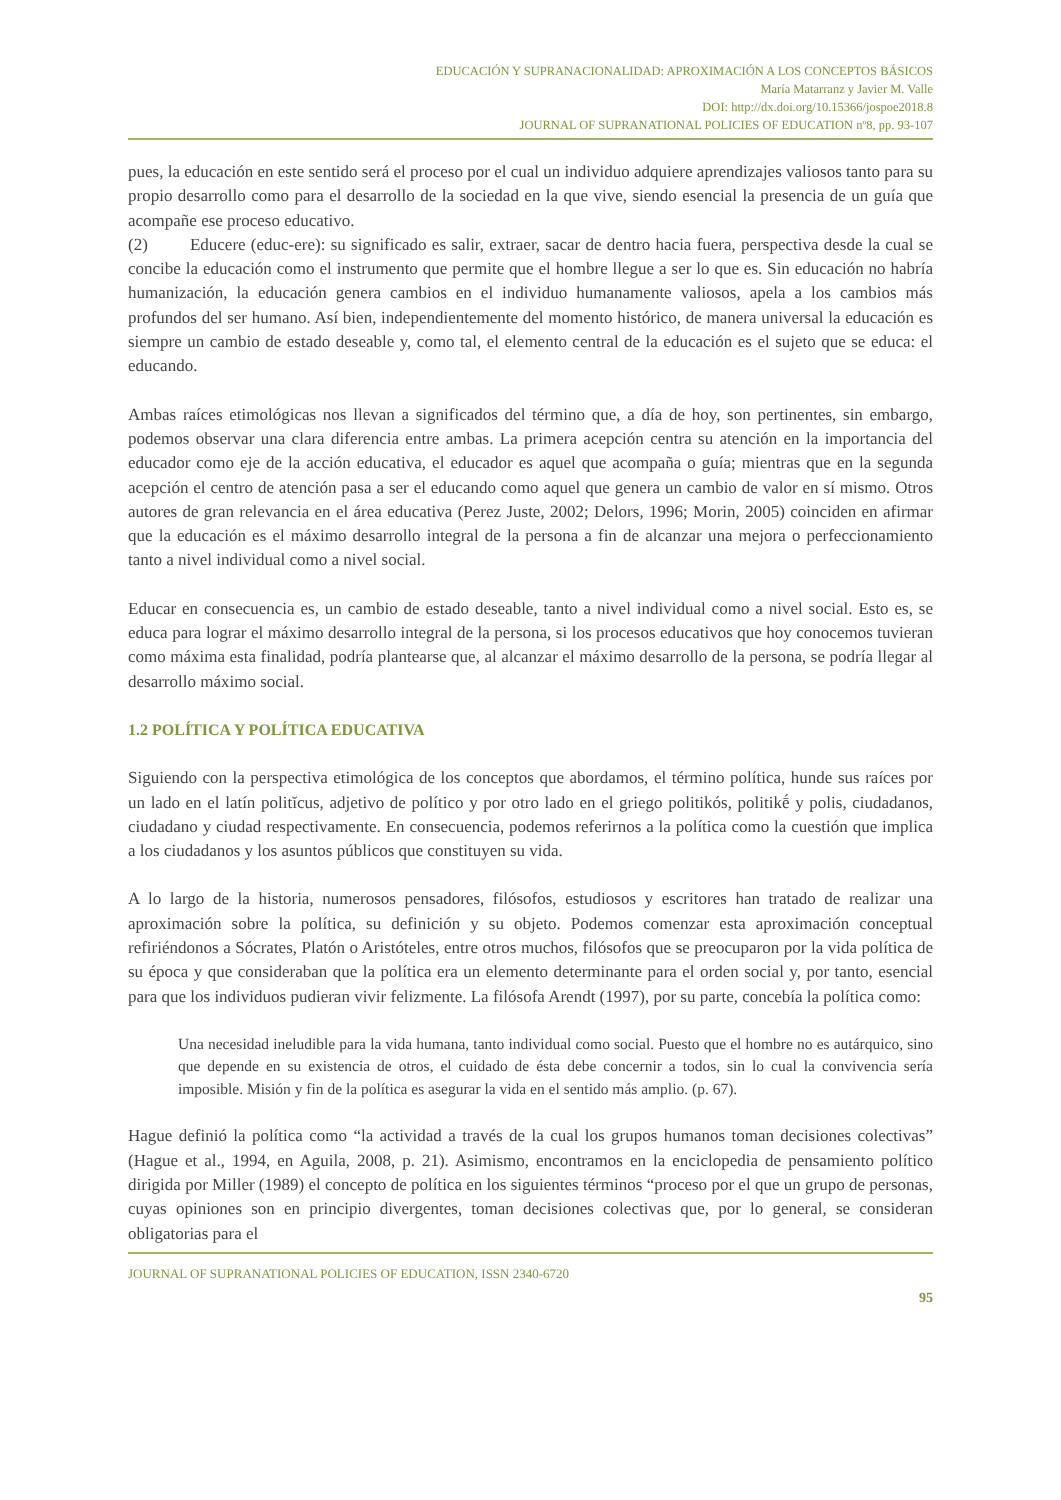EDUCACIÓN Y SUPRANACIONALIDAD: APROXIMACIÓN A LOS CONCEPTOS BÁSICOS
María Matarranz y Javier M. Valle
DOI: http://dx.doi.org/10.15366/jospoe2018.8
JOURNAL OF SUPRANATIONAL POLICIES OF EDUCATION nº8, pp. 93-107
pues, la educación en este sentido será el proceso por el cual un individuo adquiere aprendizajes valiosos tanto para su propio desarrollo como para el desarrollo de la sociedad en la que vive, siendo esencial la presencia de un guía que acompañe ese proceso educativo.
(2) Educere (educ-ere): su significado es salir, extraer, sacar de dentro hacia fuera, perspectiva desde la cual se concibe la educación como el instrumento que permite que el hombre llegue a ser lo que es. Sin educación no habría humanización, la educación genera cambios en el individuo humanamente valiosos, apela a los cambios más profundos del ser humano. Así bien, independientemente del momento histórico, de manera universal la educación es siempre un cambio de estado deseable y, como tal, el elemento central de la educación es el sujeto que se educa: el educando.
Ambas raíces etimológicas nos llevan a significados del término que, a día de hoy, son pertinentes, sin embargo, podemos observar una clara diferencia entre ambas. La primera acepción centra su atención en la importancia del educador como eje de la acción educativa, el educador es aquel que acompaña o guía; mientras que en la segunda acepción el centro de atención pasa a ser el educando como aquel que genera un cambio de valor en sí mismo. Otros autores de gran relevancia en el área educativa (Perez Juste, 2002; Delors, 1996; Morin, 2005) coinciden en afirmar que la educación es el máximo desarrollo integral de la persona a fin de alcanzar una mejora o perfeccionamiento tanto a nivel individual como a nivel social.
Educar en consecuencia es, un cambio de estado deseable, tanto a nivel individual como a nivel social. Esto es, se educa para lograr el máximo desarrollo integral de la persona, si los procesos educativos que hoy conocemos tuvieran como máxima esta finalidad, podría plantearse que, al alcanzar el máximo desarrollo de la persona, se podría llegar al desarrollo máximo social.
1.2 POLÍTICA Y POLÍTICA EDUCATIVA
Siguiendo con la perspectiva etimológica de los conceptos que abordamos, el término política, hunde sus raíces por un lado en el latín politĭcus, adjetivo de político y por otro lado en el griego politikós, politikḗ y polis, ciudadanos, ciudadano y ciudad respectivamente. En consecuencia, podemos referirnos a la política como la cuestión que implica a los ciudadanos y los asuntos públicos que constituyen su vida.
A lo largo de la historia, numerosos pensadores, filósofos, estudiosos y escritores han tratado de realizar una aproximación sobre la política, su definición y su objeto. Podemos comenzar esta aproximación conceptual refiriéndonos a Sócrates, Platón o Aristóteles, entre otros muchos, filósofos que se preocuparon por la vida política de su época y que consideraban que la política era un elemento determinante para el orden social y, por tanto, esencial para que los individuos pudieran vivir felizmente. La filósofa Arendt (1997), por su parte, concebía la política como:
Una necesidad ineludible para la vida humana, tanto individual como social. Puesto que el hombre no es autárquico, sino que depende en su existencia de otros, el cuidado de ésta debe concernir a todos, sin lo cual la convivencia sería imposible. Misión y fin de la política es asegurar la vida en el sentido más amplio. (p. 67).
Hague definió la política como “la actividad a través de la cual los grupos humanos toman decisiones colectivas” (Hague et al., 1994, en Aguila, 2008, p. 21). Asimismo, encontramos en la enciclopedia de pensamiento político dirigida por Miller (1989) el concepto de política en los siguientes términos “proceso por el que un grupo de personas, cuyas opiniones son en principio divergentes, toman decisiones colectivas que, por lo general, se consideran obligatorias para el
JOURNAL OF SUPRANATIONAL POLICIES OF EDUCATION, ISSN 2340-6720
95